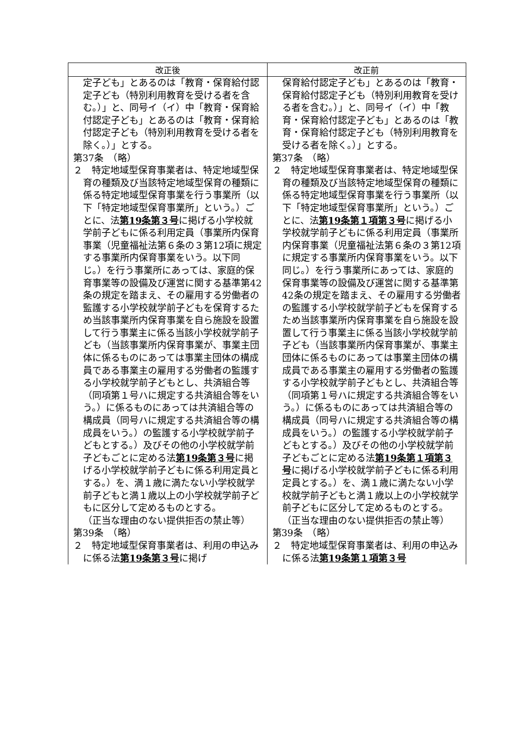| 改正後 | 改正前 |
| --- | --- |
| 定子ども」とあるのは「教育・保育給付認定子ども（特別利用教育を受ける者を含む。）」と、同号イ（イ）中「教育・保育給付認定子ども」とあるのは「教育・保育給付認定子ども（特別利用教育を受ける者を除く。）」とする。 第37条 （略） ２ 特定地域型保育事業者は、特定地域型保育の種類及び当該特定地域型保育の種類に係る特定地域型保育事業を行う事業所（以下「特定地域型保育事業所」という。）ごとに、法 第19条第３号 に掲げる小学校就学前子どもに係る利用定員（事業所内保育事業（児童福祉法第６条の３第12項に規定する事業所内保育事業をいう。以下同じ。）を行う事業所にあっては、家庭的保育事業等の設備及び運営に関する基準第42条の規定を踏まえ、その雇用する労働者の監護する小学校就学前子どもを保育するため当該事業所内保育事業を自ら施設を設置して行う事業主に係る当該小学校就学前子ども（当該事業所内保育事業が、事業主団体に係るものにあっては事業主団体の構成員である事業主の雇用する労働者の監護する小学校就学前子どもとし、共済組合等（同項第１号ハに規定する共済組合等をいう。）に係るものにあっては共済組合等の構成員（同号ハに規定する共済組合等の構成員をいう。）の監護する小学校就学前子どもとする。）及びその他の小学校就学前子どもごとに定める法 第19条第３号 に掲げる小学校就学前子どもに係る利用定員とする。）を、満１歳に満たない小学校就学前子どもと満１歳以上の小学校就学前子どもに区分して定めるものとする。 （正当な理由のない提供拒否の禁止等） 第39条 （略） ２ 特定地域型保育事業者は、利用の申込みに係る法 第19条第３号 に掲げ | 保育給付認定子ども」とあるのは「教育・保育給付認定子ども（特別利用教育を受ける者を含む。）」と、同号イ（イ）中「教育・保育給付認定子ども」とあるのは「教育・保育給付認定子ども（特別利用教育を受ける者を除く。）」とする。 第37条 （略） ２ 特定地域型保育事業者は、特定地域型保育の種類及び当該特定地域型保育の種類に係る特定地域型保育事業を行う事業所（以下「特定地域型保育事業所」という。）ごとに、法 第19条第１項第３号 に掲げる小学校就学前子どもに係る利用定員（事業所内保育事業（児童福祉法第６条の３第12項に規定する事業所内保育事業をいう。以下同じ。）を行う事業所にあっては、家庭的保育事業等の設備及び運営に関する基準第42条の規定を踏まえ、その雇用する労働者の監護する小学校就学前子どもを保育するため当該事業所内保育事業を自ら施設を設置して行う事業主に係る当該小学校就学前子ども（当該事業所内保育事業が、事業主団体に係るものにあっては事業主団体の構成員である事業主の雇用する労働者の監護する小学校就学前子どもとし、共済組合等（同項第１号ハに規定する共済組合等をいう。）に係るものにあっては共済組合等の構成員（同号ハに規定する共済組合等の構成員をいう。）の監護する小学校就学前子どもとする。）及びその他の小学校就学前子どもごとに定める法 第19条第１項第３号 に掲げる小学校就学前子どもに係る利用定員とする。）を、満１歳に満たない小学校就学前子どもと満１歳以上の小学校就学前子どもに区分して定めるものとする。 （正当な理由のない提供拒否の禁止等） 第39条 （略） ２ 特定地域型保育事業者は、利用の申込みに係る法 第19条第１項第３号 |